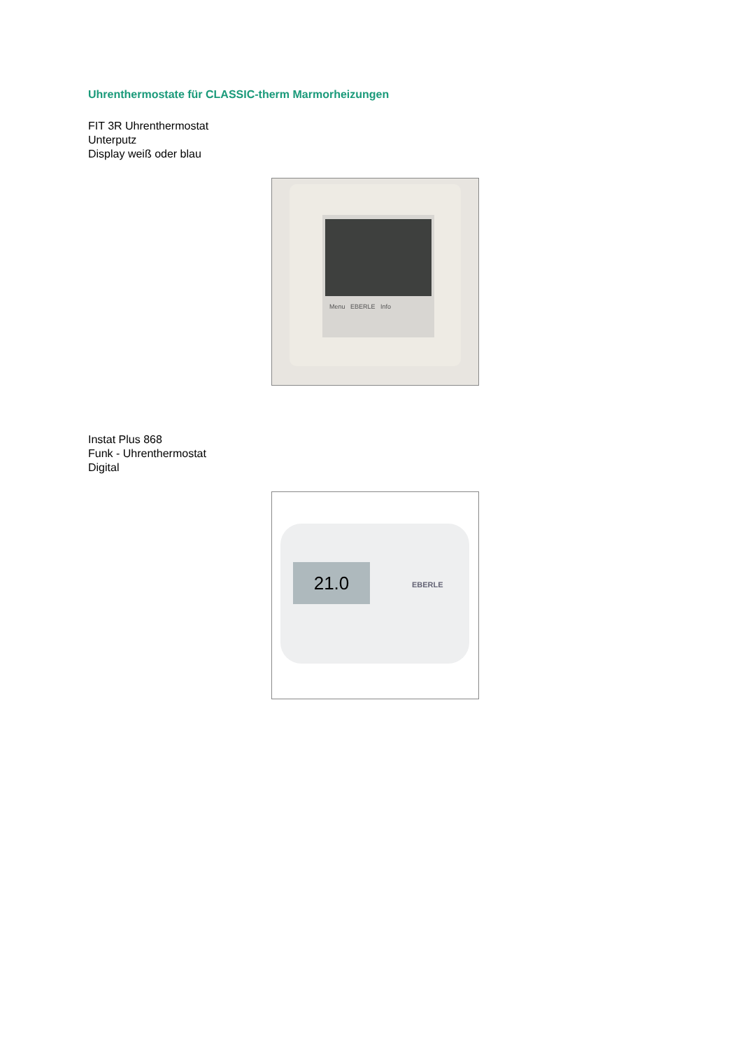Uhrenthermostate für CLASSIC-therm Marmorheizungen
FIT 3R Uhrenthermostat
Unterputz
Display weiß oder blau
Menu EBERLE Info
Instat Plus 868
Funk - Uhrenthermostat
Digital
21.0
EBERLE